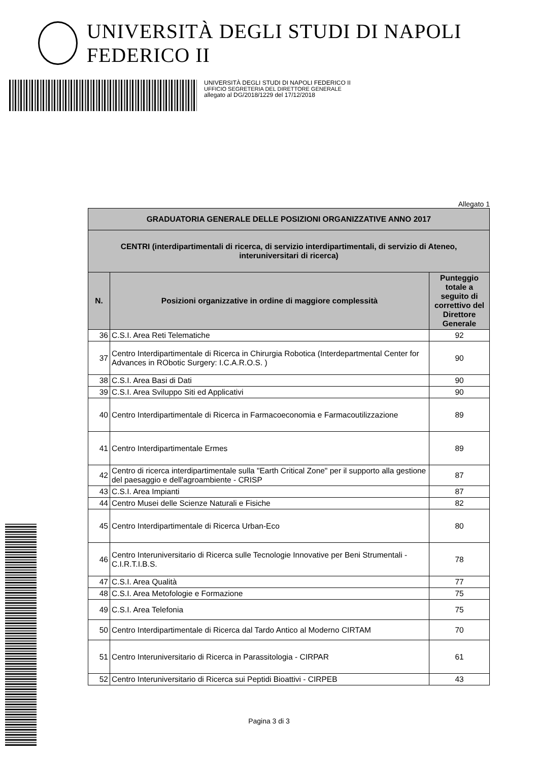UNIVERSITÀ DEGLI STUDI DI NAPOLI FEDERICO II
UNIVERSITÀ DEGLI STUDI DI NAPOLI FEDERICO II
UFFICIO SEGRETERIA DEL DIRETTORE GENERALE
allegato al DG/2018/1229 del 17/12/2018
Allegato 1
| GRADUATORIA GENERALE DELLE POSIZIONI ORGANIZZATIVE ANNO 2017 | | |
| --- | --- | --- |
| CENTRI (interdipartimentali di ricerca, di servizio interdipartimentali, di servizio di Ateneo, interuniversitari di ricerca) | | |
| N. | Posizioni organizzative in ordine di maggiore complessità | Punteggio totale a seguito di correttivo del Direttore Generale |
| 36 | C.S.I. Area Reti Telematiche | 92 |
| 37 | Centro Interdipartimentale di Ricerca in Chirurgia Robotica (Interdepartmental Center for Advances in RObotic Surgery: I.C.A.R.O.S. ) | 90 |
| 38 | C.S.I. Area Basi di Dati | 90 |
| 39 | C.S.I. Area Sviluppo Siti ed Applicativi | 90 |
| 40 | Centro Interdipartimentale di Ricerca in Farmacoeconomia e Farmacoutilizzazione | 89 |
| 41 | Centro Interdipartimentale Ermes | 89 |
| 42 | Centro di ricerca interdipartimentale sulla "Earth Critical Zone" per il supporto alla gestione del paesaggio e dell'agroambiente - CRISP | 87 |
| 43 | C.S.I. Area Impianti | 87 |
| 44 | Centro Musei delle Scienze Naturali e Fisiche | 82 |
| 45 | Centro Interdipartimentale di Ricerca Urban-Eco | 80 |
| 46 | Centro Interuniversitario di Ricerca sulle Tecnologie Innovative per Beni Strumentali - C.I.R.T.I.B.S. | 78 |
| 47 | C.S.I. Area Qualità | 77 |
| 48 | C.S.I. Area Metofologie e Formazione | 75 |
| 49 | C.S.I. Area Telefonia | 75 |
| 50 | Centro Interdipartimentale di Ricerca dal Tardo Antico al Moderno CIRTAM | 70 |
| 51 | Centro Interuniversitario di Ricerca in Parassitologia - CIRPAR | 61 |
| 52 | Centro Interuniversitario di Ricerca sui Peptidi Bioattivi - CIRPEB | 43 |
Pagina 3 di 3